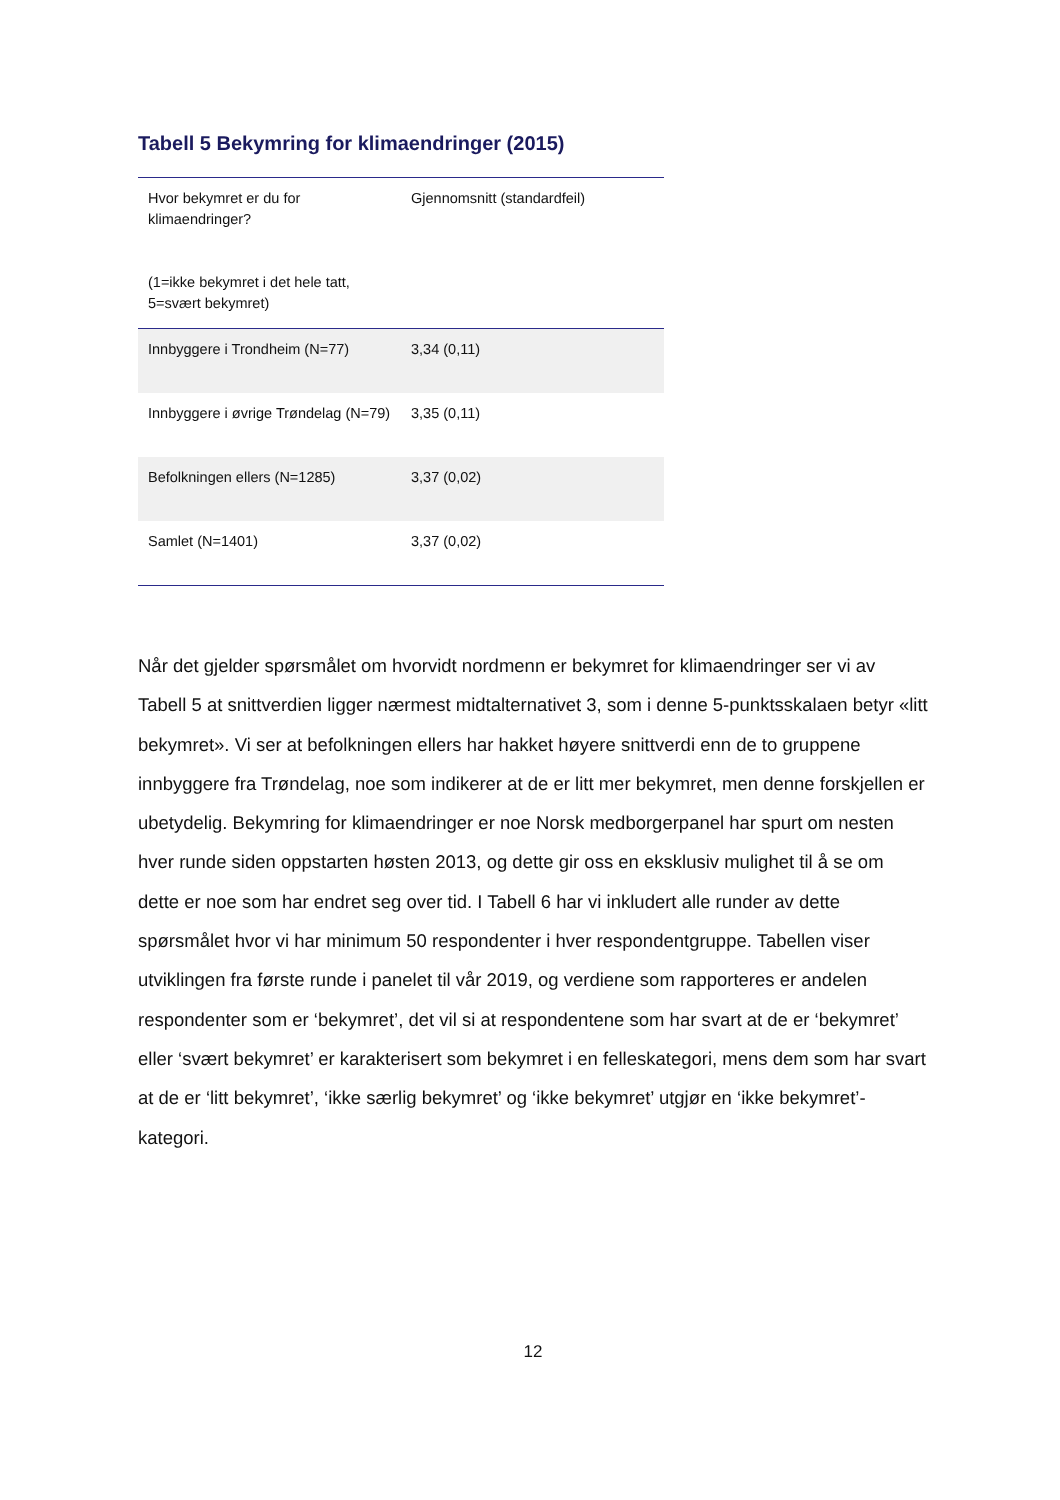Tabell 5 Bekymring for klimaendringer (2015)
| Hvor bekymret er du for klimaendringer? (1=ikke bekymret i det hele tatt, 5=svært bekymret) | Gjennomsnitt (standardfeil) |
| Innbyggere i Trondheim (N=77) | 3,34 (0,11) |
| Innbyggere i øvrige Trøndelag (N=79) | 3,35 (0,11) |
| Befolkningen ellers (N=1285) | 3,37 (0,02) |
| Samlet (N=1401) | 3,37 (0,02) |
Når det gjelder spørsmålet om hvorvidt nordmenn er bekymret for klimaendringer ser vi av Tabell 5 at snittverdien ligger nærmest midtalternativet 3, som i denne 5-punktsskalaen betyr «litt bekymret». Vi ser at befolkningen ellers har hakket høyere snittverdi enn de to gruppene innbyggere fra Trøndelag, noe som indikerer at de er litt mer bekymret, men denne forskjellen er ubetydelig. Bekymring for klimaendringer er noe Norsk medborgerpanel har spurt om nesten hver runde siden oppstarten høsten 2013, og dette gir oss en eksklusiv mulighet til å se om dette er noe som har endret seg over tid. I Tabell 6 har vi inkludert alle runder av dette spørsmålet hvor vi har minimum 50 respondenter i hver respondentgruppe. Tabellen viser utviklingen fra første runde i panelet til vår 2019, og verdiene som rapporteres er andelen respondenter som er ‘bekymret’, det vil si at respondentene som har svart at de er ‘bekymret’ eller ‘svært bekymret’ er karakterisert som bekymret i en felleskategori, mens dem som har svart at de er ‘litt bekymret’, ‘ikke særlig bekymret’ og ‘ikke bekymret’ utgjør en ‘ikke bekymret’-kategori.
12